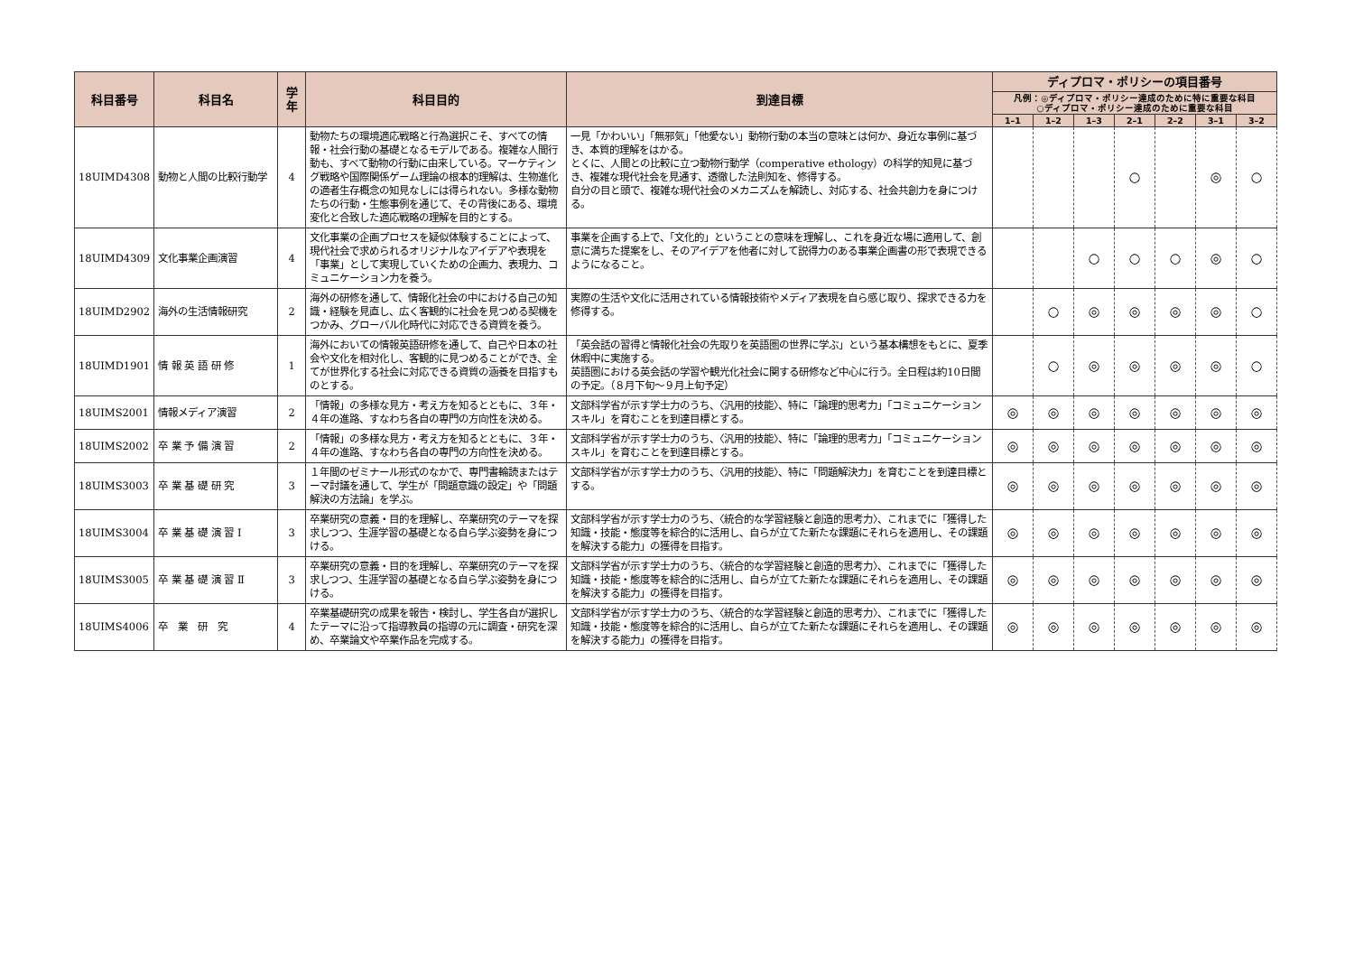| 科目番号 | 科目名 | 学年 | 科目目的 | 到達目標 | ディプロマ・ポリシーの項目番号 | | | | | | |
| --- | --- | --- | --- | --- | --- | --- | --- | --- | --- | --- | --- |
| | | | | | 凡例：◎ディプロマ・ポリシー達成のために特に重要な科目 ○ディプロマ・ポリシー達成のために重要な科目 | | | | | | |
| | | | | | 1–1 | 1–2 | 1–3 | 2–1 | 2–2 | 3–1 | 3–2 |
| 18UIMD4308 | 動物と人間の比較行動学 | 4 | 動物たちの環境適応戦略と行為選択こそ、すべての情報・社会行動の基礎となるモデルである。複雑な人間行動も、すべて動物の行動に由来している。マーケティング戦略や国際関係ゲーム理論の根本的理解は、生物進化の適者生存概念の知見なしには得られない。多様な動物たちの行動・生態事例を通じて、その背後にある、環境変化と合致した適応戦略の理解を目的とする。 | 一見「かわいい」「無邪気」「他愛ない」動物行動の本当の意味とは何か、身近な事例に基づき、本質的理解をはかる。 とくに、人間との比較に立つ動物行動学（comperative ethology）の科学的知見に基づき、複雑な現代社会を見通す、透徹した法則知を、修得する。 自分の目と頭で、複雑な現代社会のメカニズムを解読し、対応する、社会共創力を身につける。 | | | | ○ | | ◎ | ○ |
| 18UIMD4309 | 文化事業企画演習 | 4 | 文化事業の企画プロセスを疑似体験することによって、現代社会で求められるオリジナルなアイデアや表現を「事業」として実現していくための企画力、表現力、コミュニケーション力を養う。 | 事業を企画する上で、「文化的」ということの意味を理解し、これを身近な場に適用して、創意に満ちた提案をし、そのアイデアを他者に対して説得力のある事業企画書の形で表現できるようになること。 | | | ○ | ○ | ○ | ◎ | ○ |
| 18UIMD2902 | 海外の生活情報研究 | 2 | 海外の研修を通して、情報化社会の中における自己の知識・経験を見直し、広く客観的に社会を見つめる契機をつかみ、グローバル化時代に対応できる資質を養う。 | 実際の生活や文化に活用されている情報技術やメディア表現を自ら感じ取り、探求できる力を修得する。 | | ○ | ◎ | ◎ | ◎ | ◎ | ○ |
| 18UIMD1901 | 情 報 英 語 研 修 | 1 | 海外においての情報英語研修を通して、自己や日本の社会や文化を相対化し、客観的に見つめることができ、全てが世界化する社会に対応できる資質の涵養を目指すものとする。 | 「英会話の習得と情報化社会の先取りを英語圏の世界に学ぶ」という基本構想をもとに、夏季休暇中に実施する。 英語圏における英会話の学習や観光化社会に関する研修など中心に行う。全日程は約10日間の予定。（８月下旬～９月上旬予定） | | ○ | ◎ | ◎ | ◎ | ◎ | ○ |
| 18UIMS2001 | 情報メディア演習 | 2 | 「情報」の多様な見方・考え方を知るとともに、３年・４年の進路、すなわち各自の専門の方向性を決める。 | 文部科学省が示す学士力のうち、〈汎用的技能〉、特に「論理的思考力」「コミュニケーションスキル」を育むことを到達目標とする。 | ◎ | ◎ | ◎ | ◎ | ◎ | ◎ | ◎ |
| 18UIMS2002 | 卒 業 予 備 演 習 | 2 | 「情報」の多様な見方・考え方を知るとともに、３年・４年の進路、すなわち各自の専門の方向性を決める。 | 文部科学省が示す学士力のうち、〈汎用的技能〉、特に「論理的思考力」「コミュニケーションスキル」を育むことを到達目標とする。 | ◎ | ◎ | ◎ | ◎ | ◎ | ◎ | ◎ |
| 18UIMS3003 | 卒 業 基 礎 研 究 | 3 | １年間のゼミナール形式のなかで、専門書輪読またはテーマ討議を通して、学生が「問題意識の設定」や「問題解決の方法論」を学ぶ。 | 文部科学省が示す学士力のうち、〈汎用的技能〉、特に「問題解決力」を育むことを到達目標とする。 | ◎ | ◎ | ◎ | ◎ | ◎ | ◎ | ◎ |
| 18UIMS3004 | 卒 業 基 礎 演 習 Ⅰ | 3 | 卒業研究の意義・目的を理解し、卒業研究のテーマを探求しつつ、生涯学習の基礎となる自ら学ぶ姿勢を身につける。 | 文部科学省が示す学士力のうち、〈統合的な学習経験と創造的思考力〉、これまでに「獲得した知識・技能・態度等を綜合的に活用し、自らが立てた新たな課題にそれらを適用し、その課題を解決する能力」の獲得を目指す。 | ◎ | ◎ | ◎ | ◎ | ◎ | ◎ | ◎ |
| 18UIMS3005 | 卒 業 基 礎 演 習 Ⅱ | 3 | 卒業研究の意義・目的を理解し、卒業研究のテーマを探求しつつ、生涯学習の基礎となる自ら学ぶ姿勢を身につける。 | 文部科学省が示す学士力のうち、〈統合的な学習経験と創造的思考力〉、これまでに「獲得した知識・技能・態度等を綜合的に活用し、自らが立てた新たな課題にそれらを適用し、その課題を解決する能力」の獲得を目指す。 | ◎ | ◎ | ◎ | ◎ | ◎ | ◎ | ◎ |
| 18UIMS4006 | 卒 業 研 究 | 4 | 卒業基礎研究の成果を報告・検討し、学生各自が選択したテーマに沿って指導教員の指導の元に調査・研究を深め、卒業論文や卒業作品を完成する。 | 文部科学省が示す学士力のうち、〈統合的な学習経験と創造的思考力〉、これまでに「獲得した知識・技能・態度等を綜合的に活用し、自らが立てた新たな課題にそれらを適用し、その課題を解決する能力」の獲得を目指す。 | ◎ | ◎ | ◎ | ◎ | ◎ | ◎ | ◎ |